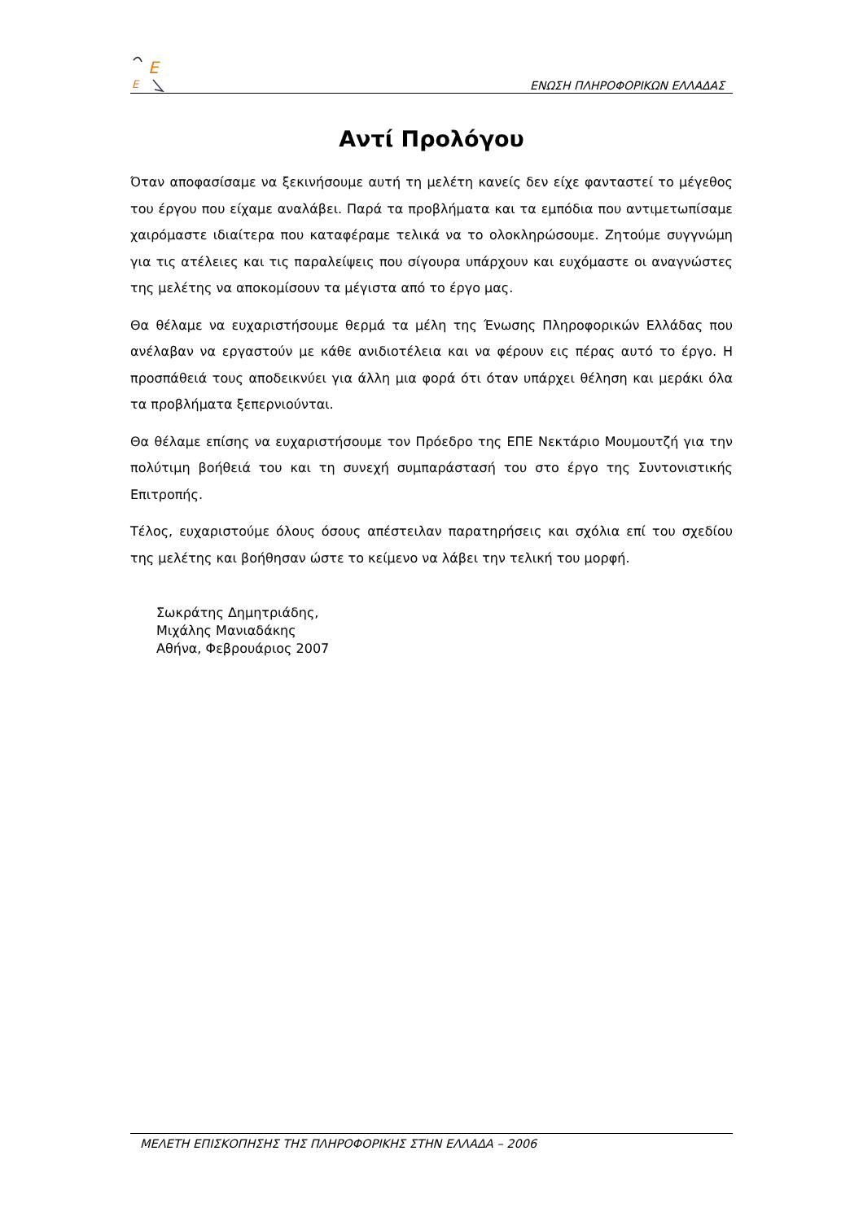E
E
ΕΝΩΣΗ ΠΛΗΡΟΦΟΡΙΚΩΝ ΕΛΛΑΔΑΣ
Αντί Προλόγου
Όταν αποφασίσαμε να ξεκινήσουμε αυτή τη μελέτη κανείς δεν είχε φανταστεί το μέγεθος του έργου που είχαμε αναλάβει. Παρά τα προβλήματα και τα εμπόδια που αντιμετωπίσαμε χαιρόμαστε ιδιαίτερα που καταφέραμε τελικά να το ολοκληρώσουμε. Ζητούμε συγγνώμη για τις ατέλειες και τις παραλείψεις που σίγουρα υπάρχουν και ευχόμαστε οι αναγνώστες της μελέτης να αποκομίσουν τα μέγιστα από το έργο μας.
Θα θέλαμε να ευχαριστήσουμε θερμά τα μέλη της Ένωσης Πληροφορικών Ελλάδας που ανέλαβαν να εργαστούν με κάθε ανιδιοτέλεια και να φέρουν εις πέρας αυτό το έργο. Η προσπάθειά τους αποδεικνύει για άλλη μια φορά ότι όταν υπάρχει θέληση και μεράκι όλα τα προβλήματα ξεπερνιούνται.
Θα θέλαμε επίσης να ευχαριστήσουμε τον Πρόεδρο της ΕΠΕ Νεκτάριο Μουμουτζή για την πολύτιμη βοήθειά του και τη συνεχή συμπαράστασή του στο έργο της Συντονιστικής Επιτροπής.
Τέλος, ευχαριστούμε όλους όσους απέστειλαν παρατηρήσεις και σχόλια επί του σχεδίου της μελέτης και βοήθησαν ώστε το κείμενο να λάβει την τελική του μορφή.
Σωκράτης Δημητριάδης,
Μιχάλης Μανιαδάκης
Αθήνα, Φεβρουάριος 2007
ΜΕΛΕΤΗ ΕΠΙΣΚΟΠΗΣΗΣ ΤΗΣ ΠΛΗΡΟΦΟΡΙΚΗΣ ΣΤΗΝ ΕΛΛΑΔΑ – 2006